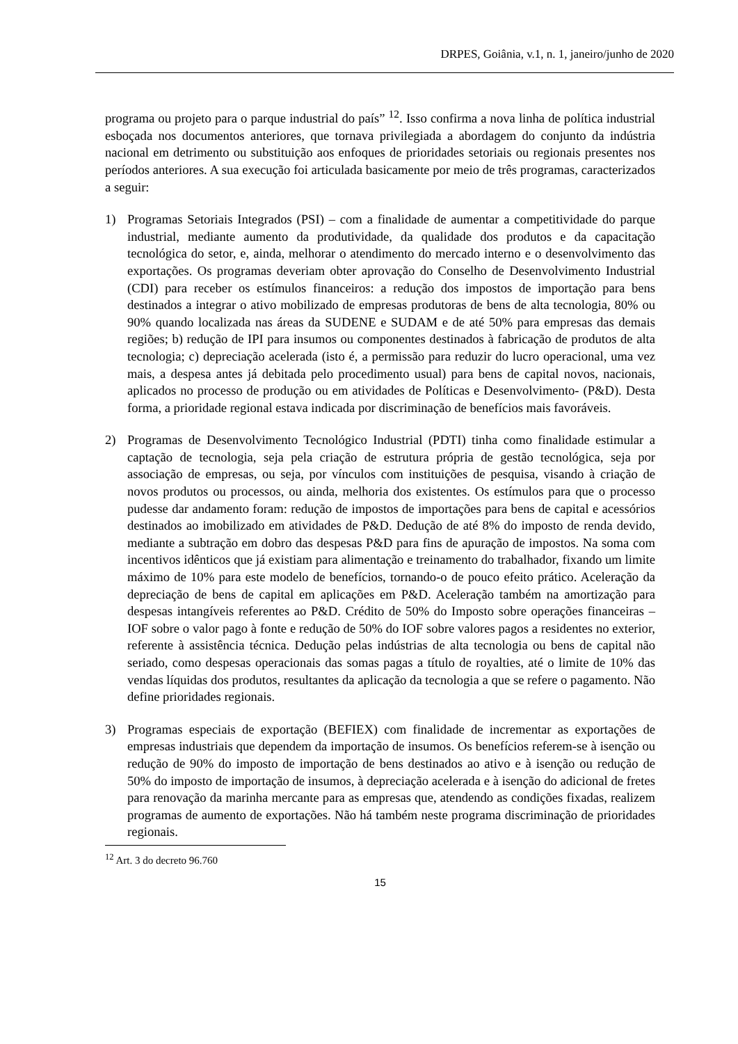DRPES, Goiânia, v.1, n. 1, janeiro/junho de 2020
programa ou projeto para o parque industrial do país” <sup>12</sup>. Isso confirma a nova linha de política industrial esboçada nos documentos anteriores, que tornava privilegiada a abordagem do conjunto da indústria nacional em detrimento ou substituição aos enfoques de prioridades setoriais ou regionais presentes nos períodos anteriores. A sua execução foi articulada basicamente por meio de três programas, caracterizados a seguir:
1) Programas Setoriais Integrados (PSI) – com a finalidade de aumentar a competitividade do parque industrial, mediante aumento da produtividade, da qualidade dos produtos e da capacitação tecnológica do setor, e, ainda, melhorar o atendimento do mercado interno e o desenvolvimento das exportações. Os programas deveriam obter aprovação do Conselho de Desenvolvimento Industrial (CDI) para receber os estímulos financeiros: a redução dos impostos de importação para bens destinados a integrar o ativo mobilizado de empresas produtoras de bens de alta tecnologia, 80% ou 90% quando localizada nas áreas da SUDENE e SUDAM e de até 50% para empresas das demais regiões; b) redução de IPI para insumos ou componentes destinados à fabricação de produtos de alta tecnologia; c) depreciação acelerada (isto é, a permissão para reduzir do lucro operacional, uma vez mais, a despesa antes já debitada pelo procedimento usual) para bens de capital novos, nacionais, aplicados no processo de produção ou em atividades de Políticas e Desenvolvimento- (P&D). Desta forma, a prioridade regional estava indicada por discriminação de benefícios mais favoráveis.
2) Programas de Desenvolvimento Tecnológico Industrial (PDTI) tinha como finalidade estimular a captação de tecnologia, seja pela criação de estrutura própria de gestão tecnológica, seja por associação de empresas, ou seja, por vínculos com instituições de pesquisa, visando à criação de novos produtos ou processos, ou ainda, melhoria dos existentes. Os estímulos para que o processo pudesse dar andamento foram: redução de impostos de importações para bens de capital e acessórios destinados ao imobilizado em atividades de P&D. Dedução de até 8% do imposto de renda devido, mediante a subtração em dobro das despesas P&D para fins de apuração de impostos. Na soma com incentivos idênticos que já existiam para alimentação e treinamento do trabalhador, fixando um limite máximo de 10% para este modelo de benefícios, tornando-o de pouco efeito prático. Aceleração da depreciação de bens de capital em aplicações em P&D. Aceleração também na amortização para despesas intangíveis referentes ao P&D. Crédito de 50% do Imposto sobre operações financeiras – IOF sobre o valor pago à fonte e redução de 50% do IOF sobre valores pagos a residentes no exterior, referente à assistência técnica. Dedução pelas indústrias de alta tecnologia ou bens de capital não seriado, como despesas operacionais das somas pagas a título de royalties, até o limite de 10% das vendas líquidas dos produtos, resultantes da aplicação da tecnologia a que se refere o pagamento. Não define prioridades regionais.
3) Programas especiais de exportação (BEFIEX) com finalidade de incrementar as exportações de empresas industriais que dependem da importação de insumos. Os benefícios referem-se à isenção ou redução de 90% do imposto de importação de bens destinados ao ativo e à isenção ou redução de 50% do imposto de importação de insumos, à depreciação acelerada e à isenção do adicional de fretes para renovação da marinha mercante para as empresas que, atendendo as condições fixadas, realizem programas de aumento de exportações. Não há também neste programa discriminação de prioridades regionais.
<sup>12</sup> Art. 3 do decreto 96.760
15